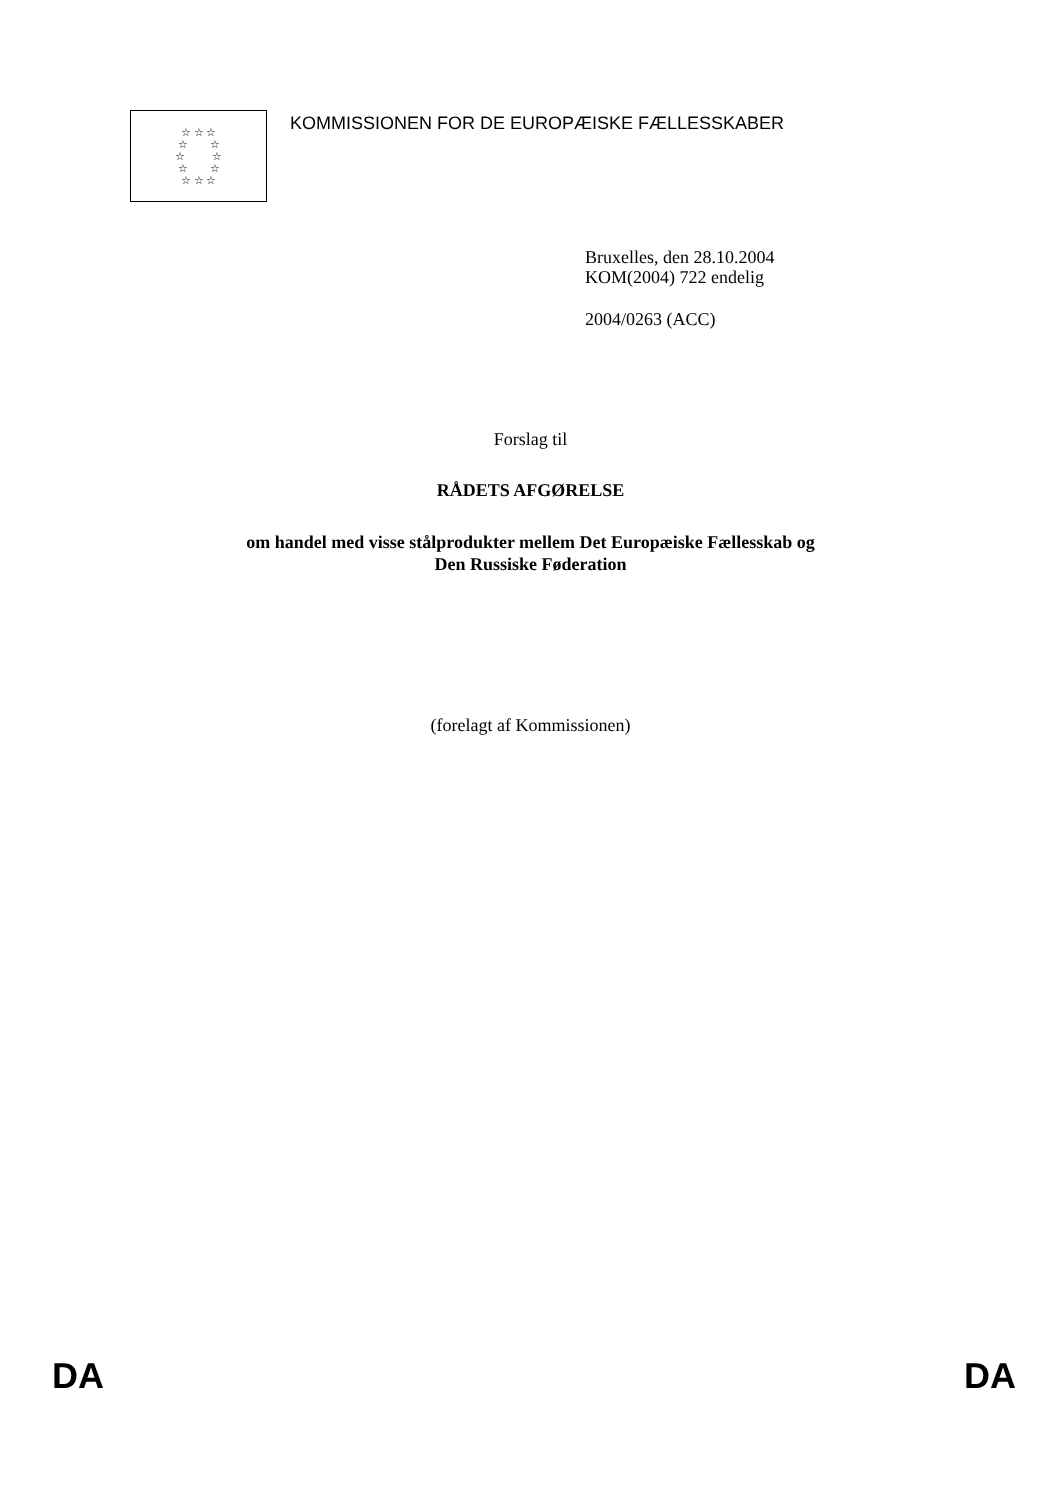☆ ☆ ☆
☆ ☆
☆ ☆
☆ ☆
☆ ☆ ☆
KOMMISSIONEN FOR DE EUROPÆISKE FÆLLESSKABER
Bruxelles, den 28.10.2004
KOM(2004) 722 endelig
2004/0263 (ACC)
Forslag til
RÅDETS AFGØRELSE
om handel med visse stålprodukter mellem Det Europæiske Fællesskab og
Den Russiske Føderation
(forelagt af Kommissionen)
DA DA